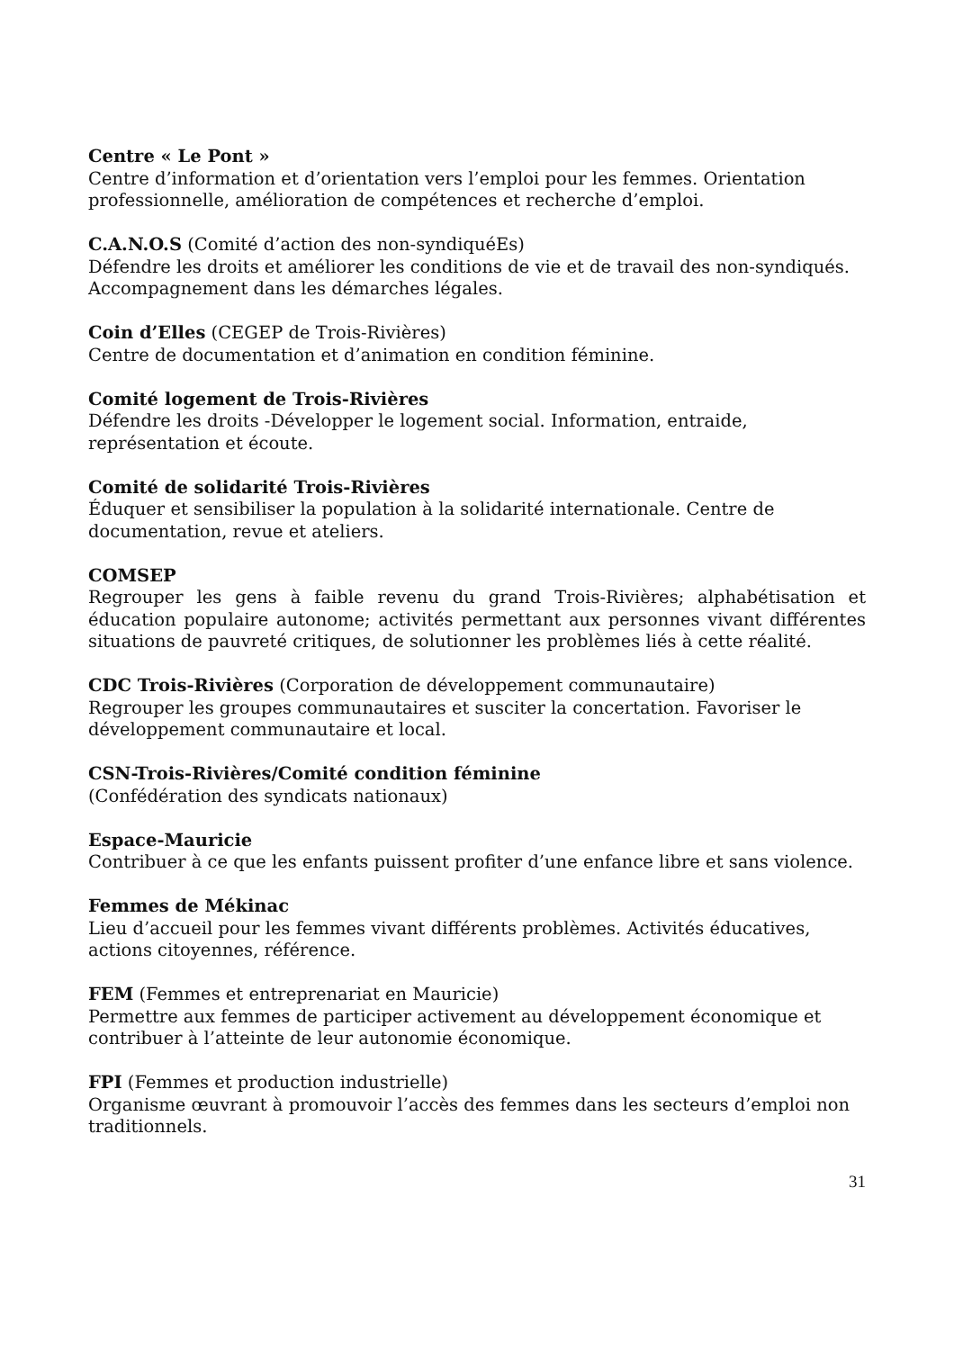Centre « Le Pont »
Centre d’information et d’orientation vers l’emploi pour les femmes. Orientation professionnelle, amélioration de compétences et recherche d’emploi.
C.A.N.O.S (Comité d’action des non-syndiquéEs)
Défendre les droits et améliorer les conditions de vie et de travail des non-syndiqués. Accompagnement dans les démarches légales.
Coin d’Elles (CEGEP de Trois-Rivières)
Centre de documentation et d’animation en condition féminine.
Comité logement de Trois-Rivières
Défendre les droits -Développer le logement social. Information, entraide, représentation et écoute.
Comité de solidarité Trois-Rivières
Éduquer et sensibiliser la population à la solidarité internationale. Centre de documentation, revue et ateliers.
COMSEP
Regrouper les gens à faible revenu du grand Trois-Rivières; alphabétisation et éducation populaire autonome; activités permettant aux personnes vivant différentes situations de pauvreté critiques, de solutionner les problèmes liés à cette réalité.
CDC Trois-Rivières (Corporation de développement communautaire)
Regrouper les groupes communautaires et susciter la concertation. Favoriser le développement communautaire et local.
CSN-Trois-Rivières/Comité condition féminine
(Confédération des syndicats nationaux)
Espace-Mauricie
Contribuer à ce que les enfants puissent profiter d’une enfance libre et sans violence.
Femmes de Mékinac
Lieu d’accueil pour les femmes vivant différents problèmes. Activités éducatives, actions citoyennes, référence.
FEM (Femmes et entreprenariat en Mauricie)
Permettre aux femmes de participer activement au développement économique et contribuer à l’atteinte de leur autonomie économique.
FPI (Femmes et production industrielle)
Organisme œuvrant à promouvoir l’accès des femmes dans les secteurs d’emploi non traditionnels.
31